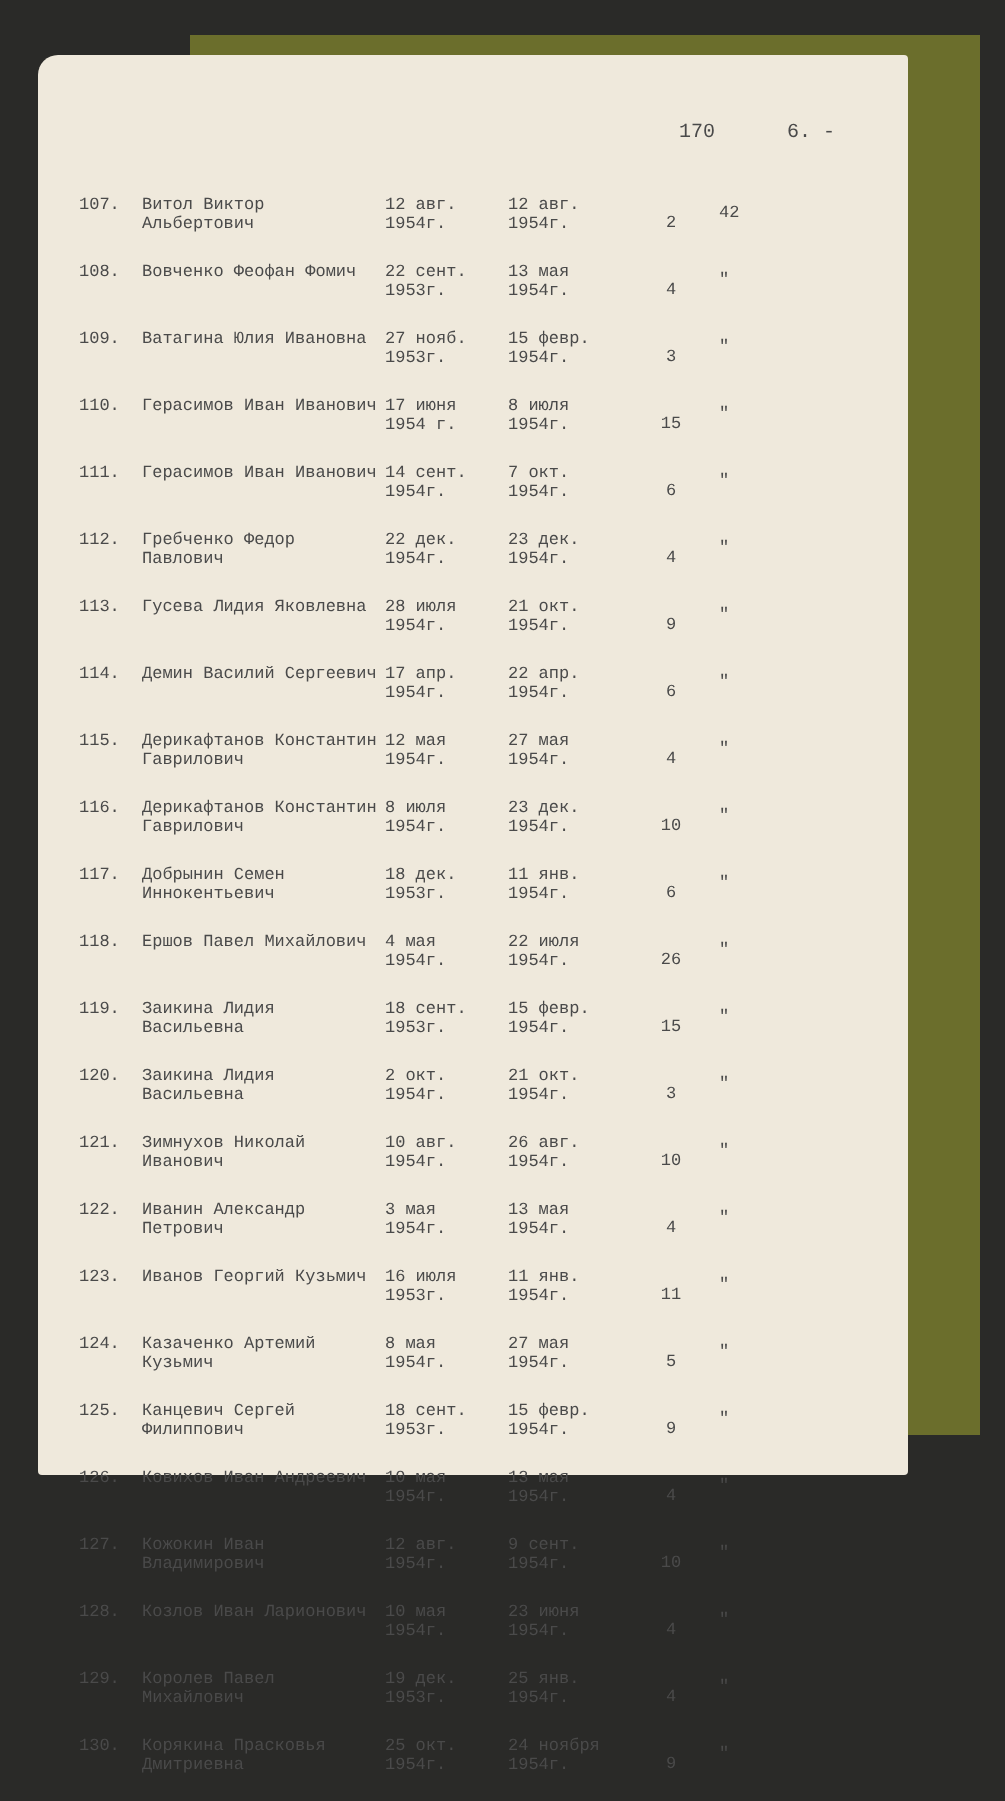170 6. -
| 107. | Витол Виктор Альбертович | 12 авг. 1954г. | 12 авг. 1954г. | 2 | 42 |
| 108. | Вовченко Феофан Фомич | 22 сент. 1953г. | 13 мая 1954г. | 4 | " |
| 109. | Ватагина Юлия Ивановна | 27 нояб. 1953г. | 15 февр. 1954г. | 3 | " |
| 110. | Герасимов Иван Иванович | 17 июня 1954 г. | 8 июля 1954г. | 15 | " |
| 111. | Герасимов Иван Иванович | 14 сент. 1954г. | 7 окт. 1954г. | 6 | " |
| 112. | Гребченко Федор Павлович | 22 дек. 1954г. | 23 дек. 1954г. | 4 | " |
| 113. | Гусева Лидия Яковлевна | 28 июля 1954г. | 21 окт. 1954г. | 9 | " |
| 114. | Демин Василий Сергеевич | 17 апр. 1954г. | 22 апр. 1954г. | 6 | " |
| 115. | Дерикафтанов Константин Гаврилович | 12 мая 1954г. | 27 мая 1954г. | 4 | " |
| 116. | Дерикафтанов Константин Гаврилович | 8 июля 1954г. | 23 дек. 1954г. | 10 | " |
| 117. | Добрынин Семен Иннокентьевич | 18 дек. 1953г. | 11 янв. 1954г. | 6 | " |
| 118. | Ершов Павел Михайлович | 4 мая 1954г. | 22 июля 1954г. | 26 | " |
| 119. | Заикина Лидия Васильевна | 18 сент. 1953г. | 15 февр. 1954г. | 15 | " |
| 120. | Заикина Лидия Васильевна | 2 окт. 1954г. | 21 окт. 1954г. | 3 | " |
| 121. | Зимнухов Николай Иванович | 10 авг. 1954г. | 26 авг. 1954г. | 10 | " |
| 122. | Иванин Александр Петрович | 3 мая 1954г. | 13 мая 1954г. | 4 | " |
| 123. | Иванов Георгий Кузьмич | 16 июля 1953г. | 11 янв. 1954г. | 11 | " |
| 124. | Казаченко Артемий Кузьмич | 8 мая 1954г. | 27 мая 1954г. | 5 | " |
| 125. | Канцевич Сергей Филиппович | 18 сент. 1953г. | 15 февр. 1954г. | 9 | " |
| 126. | Ковихов Иван Андреевич | 10 мая 1954г. | 13 мая 1954г. | 4 | " |
| 127. | Кожокин Иван Владимирович | 12 авг. 1954г. | 9 сент. 1954г. | 10 | " |
| 128. | Козлов Иван Ларионович | 10 мая 1954г. | 23 июня 1954г. | 4 | " |
| 129. | Королев Павел Михайлович | 19 дек. 1953г. | 25 янв. 1954г. | 4 | " |
| 130. | Корякина Прасковья Дмитриевна | 25 окт. 1954г. | 24 ноября 1954г. | 9 | " |